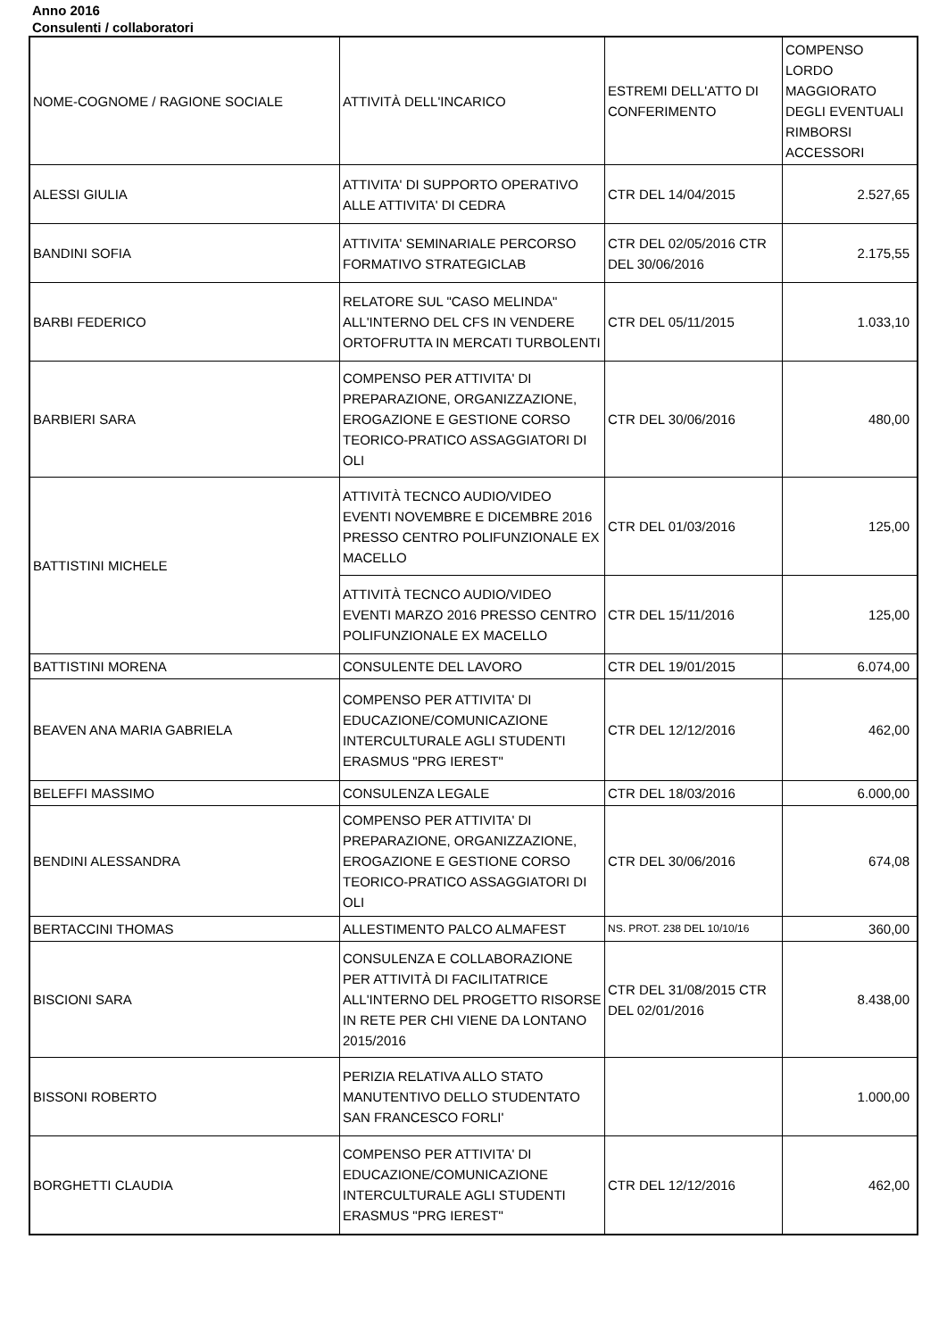Anno 2016
Consulenti / collaboratori
| NOME-COGNOME / RAGIONE SOCIALE | ATTIVITÀ DELL'INCARICO | ESTREMI DELL'ATTO DI CONFERIMENTO | COMPENSO LORDO MAGGIORATO DEGLI EVENTUALI RIMBORSI ACCESSORI |
| ALESSI GIULIA | ATTIVITA' DI SUPPORTO OPERATIVO ALLE ATTIVITA' DI CEDRA | CTR DEL 14/04/2015 | 2.527,65 |
| BANDINI SOFIA | ATTIVITA' SEMINARIALE PERCORSO FORMATIVO STRATEGICLAB | CTR DEL 02/05/2016 CTR DEL 30/06/2016 | 2.175,55 |
| BARBI FEDERICO | RELATORE SUL "CASO MELINDA" ALL'INTERNO DEL CFS IN VENDERE ORTOFRUTTA IN MERCATI TURBOLENTI | CTR DEL 05/11/2015 | 1.033,10 |
| BARBIERI SARA | COMPENSO PER ATTIVITA' DI PREPARAZIONE, ORGANIZZAZIONE, EROGAZIONE E GESTIONE CORSO TEORICO-PRATICO ASSAGGIATORI DI OLI | CTR DEL 30/06/2016 | 480,00 |
| BATTISTINI MICHELE | ATTIVITÀ TECNCO AUDIO/VIDEO EVENTI NOVEMBRE E DICEMBRE 2016 PRESSO CENTRO POLIFUNZIONALE EX MACELLO | CTR DEL 01/03/2016 | 125,00 |
| | ATTIVITÀ TECNCO AUDIO/VIDEO EVENTI MARZO 2016 PRESSO CENTRO POLIFUNZIONALE EX MACELLO | CTR DEL 15/11/2016 | 125,00 |
| BATTISTINI MORENA | CONSULENTE DEL LAVORO | CTR DEL 19/01/2015 | 6.074,00 |
| BEAVEN ANA MARIA GABRIELA | COMPENSO PER ATTIVITA' DI EDUCAZIONE/COMUNICAZIONE INTERCULTURALE AGLI STUDENTI ERASMUS "PRG IEREST" | CTR DEL 12/12/2016 | 462,00 |
| BELEFFI MASSIMO | CONSULENZA LEGALE | CTR DEL 18/03/2016 | 6.000,00 |
| BENDINI ALESSANDRA | COMPENSO PER ATTIVITA' DI PREPARAZIONE, ORGANIZZAZIONE, EROGAZIONE E GESTIONE CORSO TEORICO-PRATICO ASSAGGIATORI DI OLI | CTR DEL 30/06/2016 | 674,08 |
| BERTACCINI THOMAS | ALLESTIMENTO PALCO ALMAFEST | NS. PROT. 238 DEL 10/10/16 | 360,00 |
| BISCIONI SARA | CONSULENZA E COLLABORAZIONE PER ATTIVITÀ DI FACILITATRICE ALL'INTERNO DEL PROGETTO RISORSE IN RETE PER CHI VIENE DA LONTANO 2015/2016 | CTR DEL 31/08/2015 CTR DEL 02/01/2016 | 8.438,00 |
| BISSONI ROBERTO | PERIZIA RELATIVA ALLO STATO MANUTENTIVO DELLO STUDENTATO SAN FRANCESCO FORLI' | | 1.000,00 |
| BORGHETTI CLAUDIA | COMPENSO PER ATTIVITA' DI EDUCAZIONE/COMUNICAZIONE INTERCULTURALE AGLI STUDENTI ERASMUS "PRG IEREST" | CTR DEL 12/12/2016 | 462,00 |